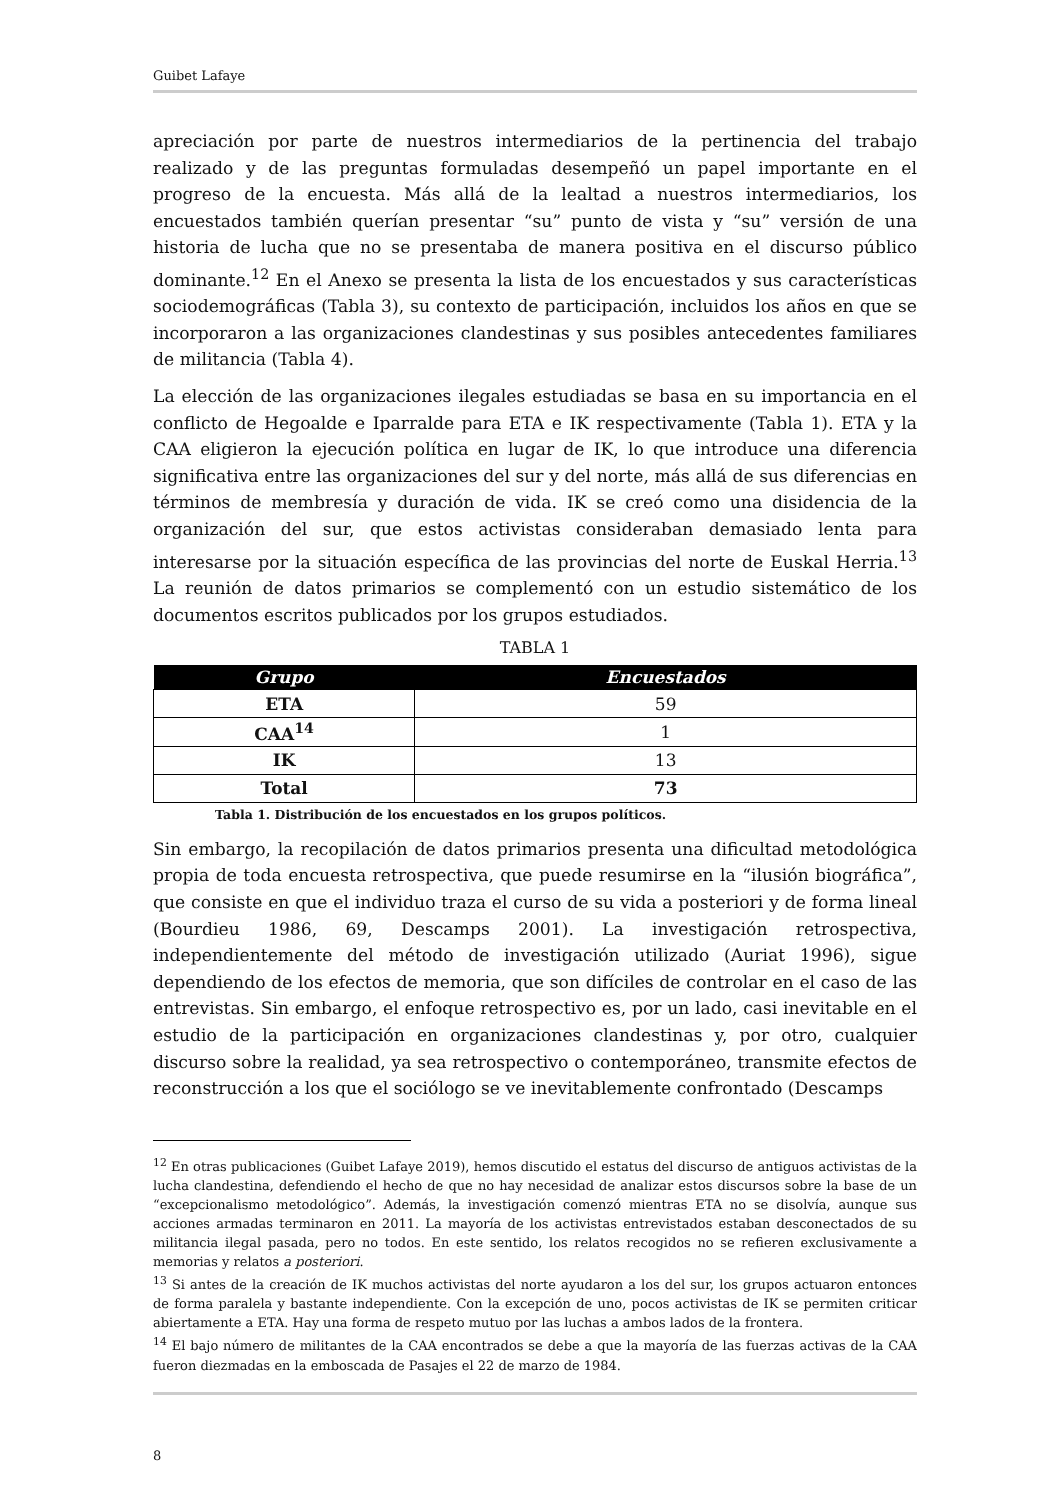Guibet Lafaye
apreciación por parte de nuestros intermediarios de la pertinencia del trabajo realizado y de las preguntas formuladas desempeñó un papel importante en el progreso de la encuesta. Más allá de la lealtad a nuestros intermediarios, los encuestados también querían presentar “su” punto de vista y “su” versión de una historia de lucha que no se presentaba de manera positiva en el discurso público dominante.<sup>12</sup> En el Anexo se presenta la lista de los encuestados y sus características sociodemográficas (Tabla 3), su contexto de participación, incluidos los años en que se incorporaron a las organizaciones clandestinas y sus posibles antecedentes familiares de militancia (Tabla 4).
La elección de las organizaciones ilegales estudiadas se basa en su importancia en el conflicto de Hegoalde e Iparralde para ETA e IK respectivamente (Tabla 1). ETA y la CAA eligieron la ejecución política en lugar de IK, lo que introduce una diferencia significativa entre las organizaciones del sur y del norte, más allá de sus diferencias en términos de membresía y duración de vida. IK se creó como una disidencia de la organización del sur, que estos activistas consideraban demasiado lenta para interesarse por la situación específica de las provincias del norte de Euskal Herria.<sup>13</sup> La reunión de datos primarios se complementó con un estudio sistemático de los documentos escritos publicados por los grupos estudiados.
TABLA 1
| Grupo | Encuestados |
| --- | --- |
| ETA | 59 |
| CAA<sup>14</sup> | 1 |
| IK | 13 |
| Total | 73 |
Tabla 1. Distribución de los encuestados en los grupos políticos.
Sin embargo, la recopilación de datos primarios presenta una dificultad metodológica propia de toda encuesta retrospectiva, que puede resumirse en la “ilusión biográfica”, que consiste en que el individuo traza el curso de su vida a posteriori y de forma lineal (Bourdieu 1986, 69, Descamps 2001). La investigación retrospectiva, independientemente del método de investigación utilizado (Auriat 1996), sigue dependiendo de los efectos de memoria, que son difíciles de controlar en el caso de las entrevistas. Sin embargo, el enfoque retrospectivo es, por un lado, casi inevitable en el estudio de la participación en organizaciones clandestinas y, por otro, cualquier discurso sobre la realidad, ya sea retrospectivo o contemporáneo, transmite efectos de reconstrucción a los que el sociólogo se ve inevitablemente confrontado (Descamps
<sup>12</sup> En otras publicaciones (Guibet Lafaye 2019), hemos discutido el estatus del discurso de antiguos activistas de la lucha clandestina, defendiendo el hecho de que no hay necesidad de analizar estos discursos sobre la base de un “excepcionalismo metodológico”. Además, la investigación comenzó mientras ETA no se disolvía, aunque sus acciones armadas terminaron en 2011. La mayoría de los activistas entrevistados estaban desconectados de su militancia ilegal pasada, pero no todos. En este sentido, los relatos recogidos no se refieren exclusivamente a memorias y relatos a posteriori.
<sup>13</sup> Si antes de la creación de IK muchos activistas del norte ayudaron a los del sur, los grupos actuaron entonces de forma paralela y bastante independiente. Con la excepción de uno, pocos activistas de IK se permiten criticar abiertamente a ETA. Hay una forma de respeto mutuo por las luchas a ambos lados de la frontera.
<sup>14</sup> El bajo número de militantes de la CAA encontrados se debe a que la mayoría de las fuerzas activas de la CAA fueron diezmadas en la emboscada de Pasajes el 22 de marzo de 1984.
8